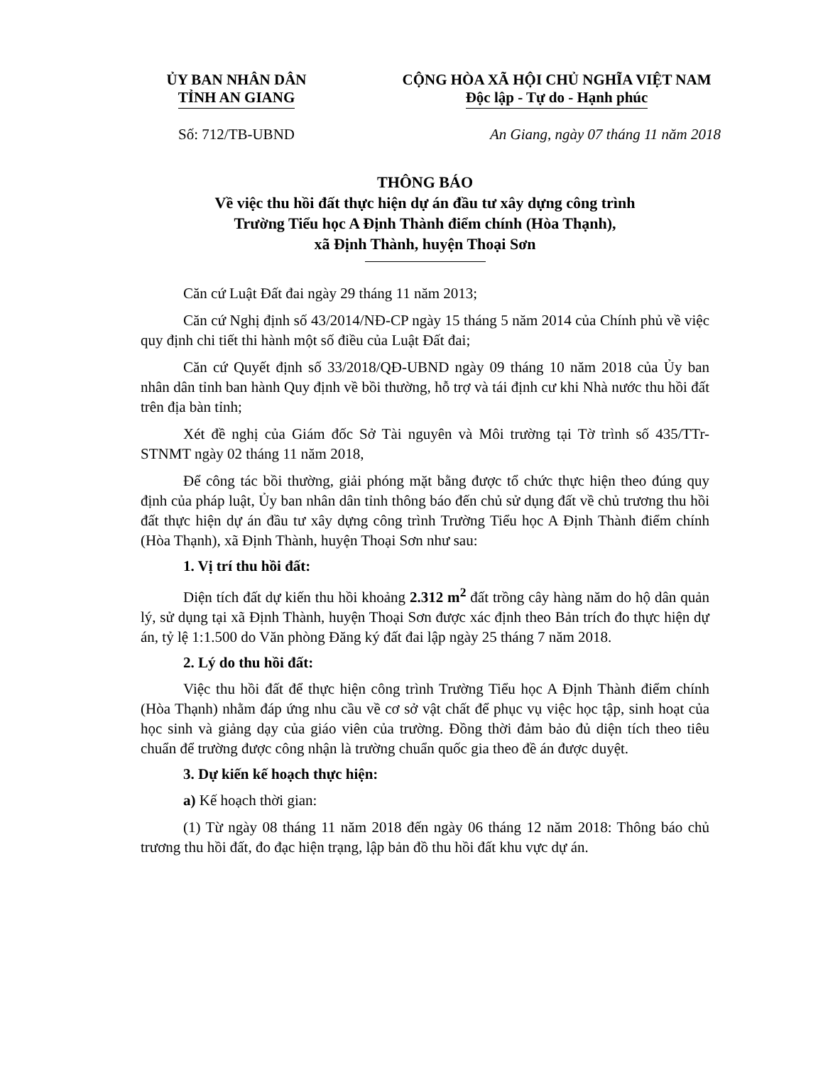ỦY BAN NHÂN DÂN
TỈNH AN GIANG
CỘNG HÒA XÃ HỘI CHỦ NGHĨA VIỆT NAM
Độc lập - Tự do - Hạnh phúc
Số: 712/TB-UBND An Giang, ngày 07 tháng 11 năm 2018
THÔNG BÁO
Về việc thu hồi đất thực hiện dự án đầu tư xây dựng công trình
Trường Tiểu học A Định Thành điểm chính (Hòa Thạnh),
xã Định Thành, huyện Thoại Sơn
Căn cứ Luật Đất đai ngày 29 tháng 11 năm 2013;
Căn cứ Nghị định số 43/2014/NĐ-CP ngày 15 tháng 5 năm 2014 của Chính phủ về việc quy định chi tiết thi hành một số điều của Luật Đất đai;
Căn cứ Quyết định số 33/2018/QĐ-UBND ngày 09 tháng 10 năm 2018 của Ủy ban nhân dân tỉnh ban hành Quy định về bồi thường, hỗ trợ và tái định cư khi Nhà nước thu hồi đất trên địa bàn tỉnh;
Xét đề nghị của Giám đốc Sở Tài nguyên và Môi trường tại Tờ trình số 435/TTr-STNMT ngày 02 tháng 11 năm 2018,
Để công tác bồi thường, giải phóng mặt bằng được tổ chức thực hiện theo đúng quy định của pháp luật, Ủy ban nhân dân tỉnh thông báo đến chủ sử dụng đất về chủ trương thu hồi đất thực hiện dự án đầu tư xây dựng công trình Trường Tiểu học A Định Thành điểm chính (Hòa Thạnh), xã Định Thành, huyện Thoại Sơn như sau:
1. Vị trí thu hồi đất:
Diện tích đất dự kiến thu hồi khoảng 2.312 m<sup>2</sup> đất trồng cây hàng năm do hộ dân quản lý, sử dụng tại xã Định Thành, huyện Thoại Sơn được xác định theo Bản trích đo thực hiện dự án, tỷ lệ 1:1.500 do Văn phòng Đăng ký đất đai lập ngày 25 tháng 7 năm 2018.
2. Lý do thu hồi đất:
Việc thu hồi đất để thực hiện công trình Trường Tiểu học A Định Thành điểm chính (Hòa Thạnh) nhằm đáp ứng nhu cầu về cơ sở vật chất để phục vụ việc học tập, sinh hoạt của học sinh và giảng dạy của giáo viên của trường. Đồng thời đảm bảo đủ diện tích theo tiêu chuẩn để trường được công nhận là trường chuẩn quốc gia theo đề án được duyệt.
3. Dự kiến kế hoạch thực hiện:
a) Kế hoạch thời gian:
(1) Từ ngày 08 tháng 11 năm 2018 đến ngày 06 tháng 12 năm 2018: Thông báo chủ trương thu hồi đất, đo đạc hiện trạng, lập bản đồ thu hồi đất khu vực dự án.